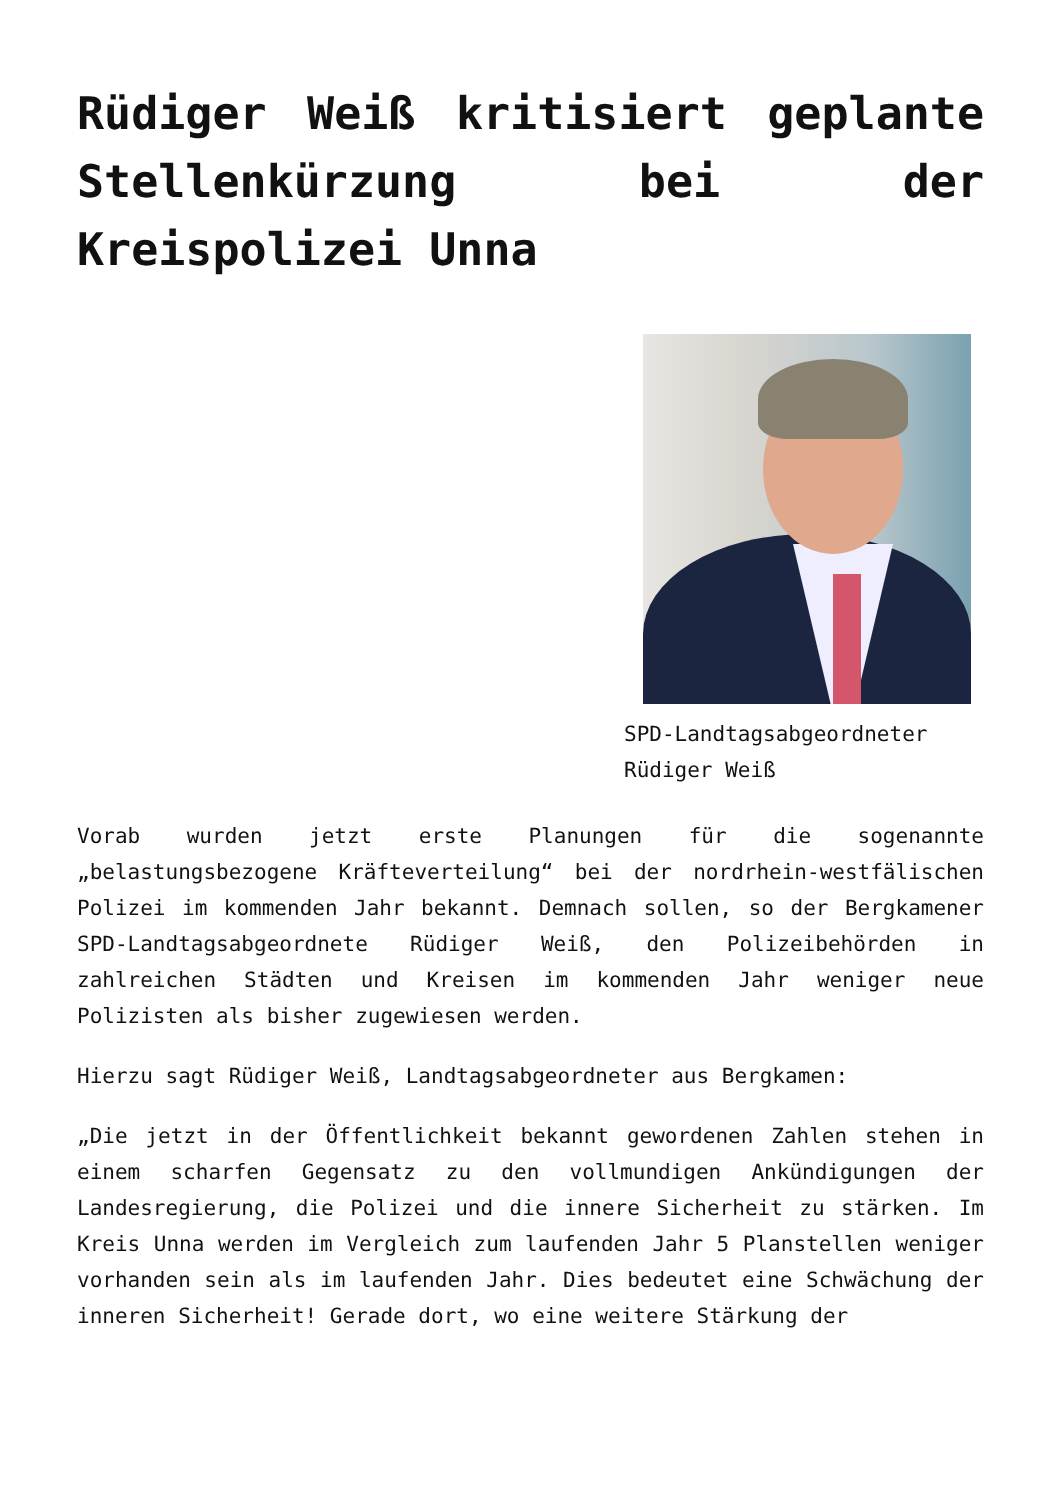Rüdiger Weiß kritisiert geplante Stellenkürzung bei der Kreispolizei Unna
SPD-Landtagsabgeordneter Rüdiger Weiß
Vorab wurden jetzt erste Planungen für die sogenannte „belastungsbezogene Kräfteverteilung“ bei der nordrhein-westfälischen Polizei im kommenden Jahr bekannt. Demnach sollen, so der Bergkamener SPD-Landtagsabgeordnete Rüdiger Weiß, den Polizeibehörden in zahlreichen Städten und Kreisen im kommenden Jahr weniger neue Polizisten als bisher zugewiesen werden.
Hierzu sagt Rüdiger Weiß, Landtagsabgeordneter aus Bergkamen:
„Die jetzt in der Öffentlichkeit bekannt gewordenen Zahlen stehen in einem scharfen Gegensatz zu den vollmundigen Ankündigungen der Landesregierung, die Polizei und die innere Sicherheit zu stärken. Im Kreis Unna werden im Vergleich zum laufenden Jahr 5 Planstellen weniger vorhanden sein als im laufenden Jahr. Dies bedeutet eine Schwächung der inneren Sicherheit! Gerade dort, wo eine weitere Stärkung der